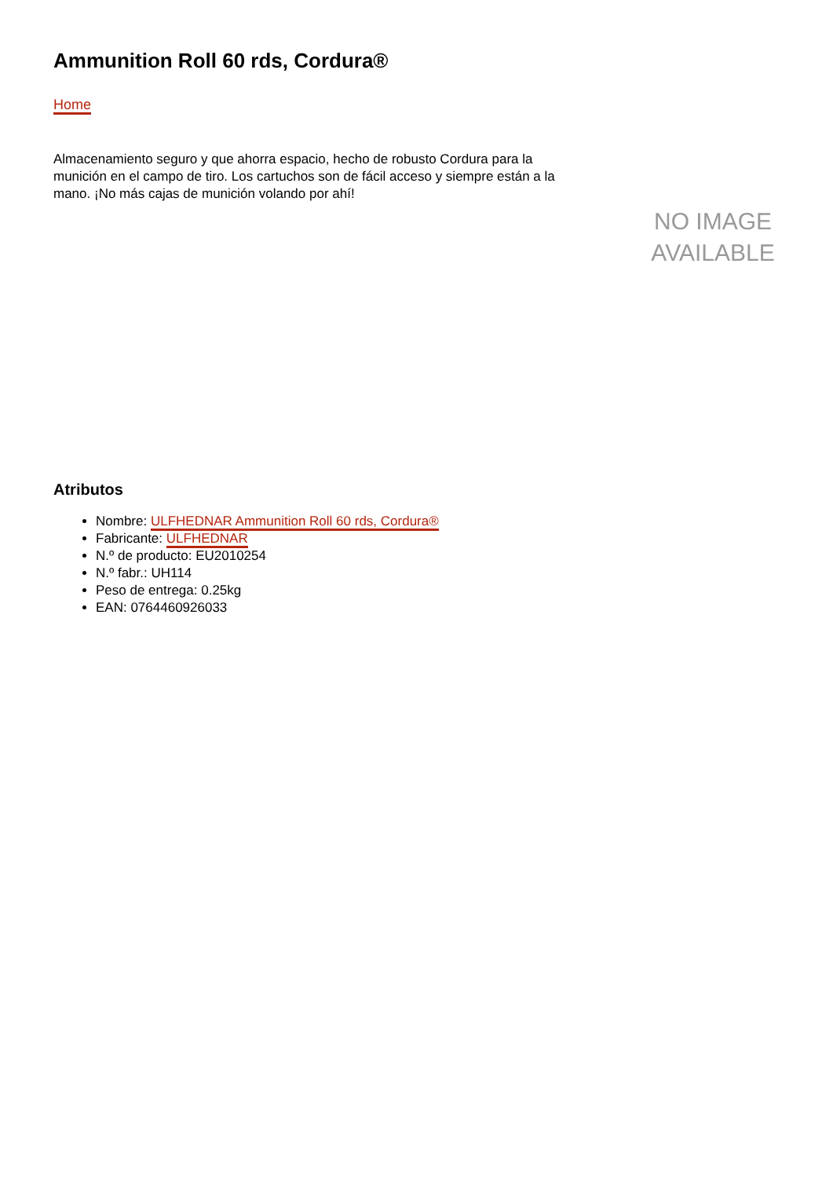Ammunition Roll 60 rds, Cordura®
Home
Almacenamiento seguro y que ahorra espacio, hecho de robusto Cordura para la munición en el campo de tiro. Los cartuchos son de fácil acceso y siempre están a la mano. ¡No más cajas de munición volando por ahí!
NO IMAGE
AVAILABLE
Atributos
Nombre: ULFHEDNAR Ammunition Roll 60 rds, Cordura®
Fabricante: ULFHEDNAR
N.º de producto: EU2010254
N.º fabr.: UH114
Peso de entrega: 0.25kg
EAN: 0764460926033